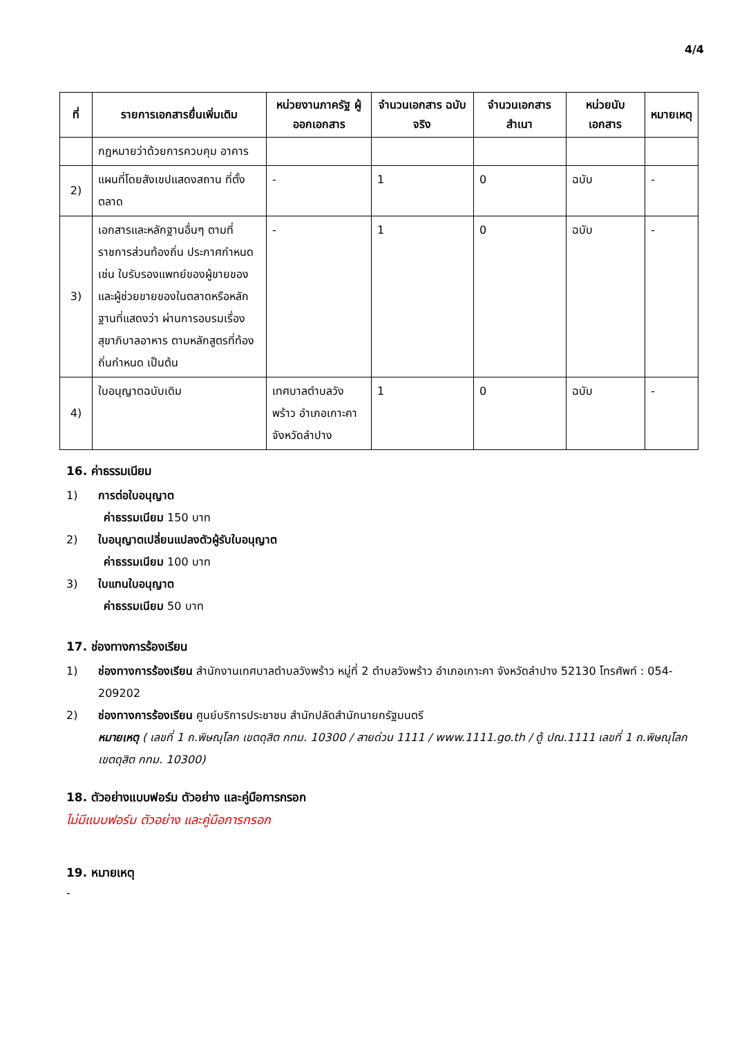4/4
| ที่ | รายการเอกสารยื่นเพิ่มเติม | หน่วยงานภาครัฐ ผู้ออกเอกสาร | จำนวนเอกสาร ฉบับจริง | จำนวนเอกสาร สำเนา | หน่วยนับ เอกสาร | หมายเหตุ |
| --- | --- | --- | --- | --- | --- | --- |
| | กฎหมายว่าด้วยการควบคุม อาคาร | | | | | |
| 2) | แผนที่โดยสังเขปแสดงสถาน ที่ตั้งตลาด | - | 1 | 0 | ฉบับ | - |
| 3) | เอกสารและหลักฐานอื่นๆ ตามที่ราชการส่วนท้องถิ่น ประกาศกำหนด เช่น ใบรับรองแพทย์ของผู้ขายของและผู้ช่วยขายของในตลาดหรือหลักฐานที่แสดงว่า ผ่านการอบรมเรื่อง สุขาภิบาลอาหาร ตามหลักสูตรที่ท้องถิ่นกำหนด เป็นต้น | - | 1 | 0 | ฉบับ | - |
| 4) | ใบอนุญาตฉบับเดิม | เทศบาลตำบลวังพร้าว อำเภอเกาะคา จังหวัดลำปาง | 1 | 0 | ฉบับ | - |
16. ค่าธรรมเนียม
1) การต่อใบอนุญาต
ค่าธรรมเนียม 150 บาท
2) ใบอนุญาตเปลี่ยนแปลงตัวผู้รับใบอนุญาต
ค่าธรรมเนียม 100 บาท
3) ใบแทนใบอนุญาต
ค่าธรรมเนียม 50 บาท
17. ช่องทางการร้องเรียน
1) ช่องทางการร้องเรียน สำนักงานเทศบาลตำบลวังพร้าว หมู่ที่ 2 ตำบลวังพร้าว อำเภอเกาะคา จังหวัดลำปาง 52130 โทรศัพท์ : 054-209202
2) ช่องทางการร้องเรียน ศูนย์บริการประชาชน สำนักปลัดสำนักนายกรัฐมนตรี
หมายเหตุ ( เลขที่ 1 ถ.พิษณุโลก เขตดุสิต กทม. 10300 / สายด่วน 1111 / www.1111.go.th / ตู้ ปณ.1111 เลขที่ 1 ถ.พิษณุโลก เขตดุสิต กทม. 10300)
18. ตัวอย่างแบบฟอร์ม ตัวอย่าง และคู่มือการกรอก
ไม่มีแบบฟอร์ม ตัวอย่าง และคู่มือการกรอก
19. หมายเหตุ
-